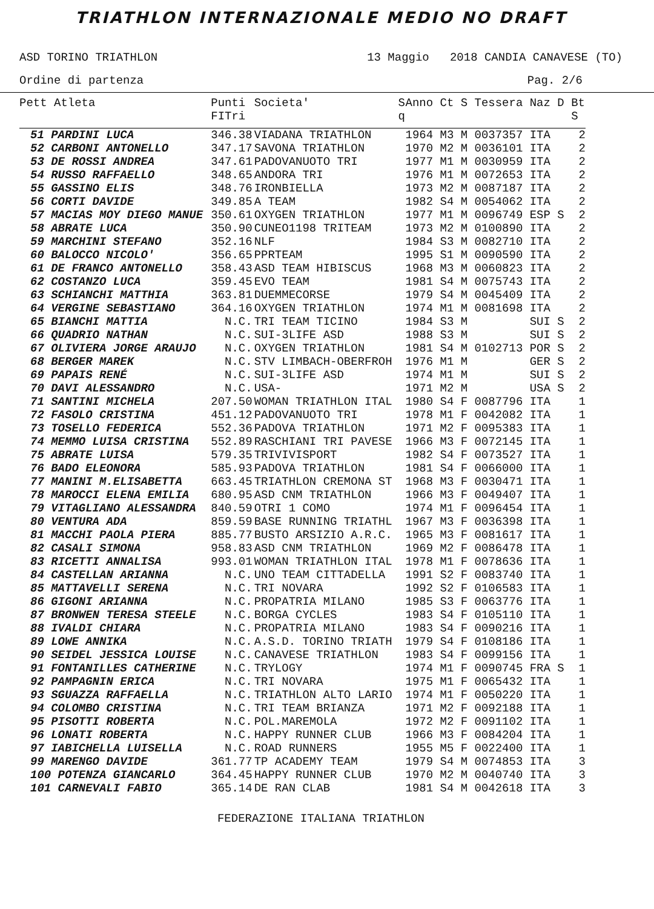TRIATHLON INTERNAZIONALE MEDIO NO DRAFT
ASD TORINO TRIATHLON 13 Maggio 2018 CANDIA CANAVESE (TO)
Ordine di partenza Pag. 2/6
| Pett Atleta | Punti FITri | Societa' | S q | Anno Ct S Tessera Naz D | Bt S |
| --- | --- | --- | --- | --- | --- |
| 51 PARDINI LUCA | 346.38 | VIADANA TRIATHLON | | 1964 M3 M 0037357 ITA | 2 |
| 52 CARBONI ANTONELLO | 347.17 | SAVONA TRIATHLON | | 1970 M2 M 0036101 ITA | 2 |
| 53 DE ROSSI ANDREA | 347.61 | PADOVANUOTO TRI | | 1977 M1 M 0030959 ITA | 2 |
| 54 RUSSO RAFFAELLO | 348.65 | ANDORA TRI | | 1976 M1 M 0072653 ITA | 2 |
| 55 GASSINO ELIS | 348.76 | IRONBIELLA | | 1973 M2 M 0087187 ITA | 2 |
| 56 CORTI DAVIDE | 349.85 | A TEAM | | 1982 S4 M 0054062 ITA | 2 |
| 57 MACIAS MOY DIEGO MANUE | 350.61 | OXYGEN TRIATHLON | | 1977 M1 M 0096749 ESP S | 2 |
| 58 ABRATE LUCA | 350.90 | CUNEO1198 TRITEAM | | 1973 M2 M 0100890 ITA | 2 |
| 59 MARCHINI STEFANO | 352.16 | NLF | | 1984 S3 M 0082710 ITA | 2 |
| 60 BALOCCO NICOLO' | 356.65 | PPRTEAM | | 1995 S1 M 0090590 ITA | 2 |
| 61 DE FRANCO ANTONELLO | 358.43 | ASD TEAM HIBISCUS | | 1968 M3 M 0060823 ITA | 2 |
| 62 COSTANZO LUCA | 359.45 | EVO TEAM | | 1981 S4 M 0075743 ITA | 2 |
| 63 SCHIANCHI MATTHIA | 363.81 | DUEMMECORSE | | 1979 S4 M 0045409 ITA | 2 |
| 64 VERGINE SEBASTIANO | 364.16 | OXYGEN TRIATHLON | | 1974 M1 M 0081698 ITA | 2 |
| 65 BIANCHI MATTIA | N.C. | TRI TEAM TICINO | | 1984 S3 M SUI S | 2 |
| 66 QUADRIO NATHAN | N.C. | SUI-3LIFE ASD | | 1988 S3 M SUI S | 2 |
| 67 OLIVIERA JORGE ARAUJO | N.C. | OXYGEN TRIATHLON | | 1981 S4 M 0102713 POR S | 2 |
| 68 BERGER MAREK | N.C. | STV LIMBACH-OBERFROH | | 1976 M1 M GER S | 2 |
| 69 PAPAIS RENÉ | N.C. | SUI-3LIFE ASD | | 1974 M1 M SUI S | 2 |
| 70 DAVI ALESSANDRO | N.C. | USA- | | 1971 M2 M USA S | 2 |
| 71 SANTINI MICHELA | 207.50 | WOMAN TRIATHLON ITAL | | 1980 S4 F 0087796 ITA | 1 |
| 72 FASOLO CRISTINA | 451.12 | PADOVANUOTO TRI | | 1978 M1 F 0042082 ITA | 1 |
| 73 TOSELLO FEDERICA | 552.36 | PADOVA TRIATHLON | | 1971 M2 F 0095383 ITA | 1 |
| 74 MEMMO LUISA CRISTINA | 552.89 | RASCHIANI TRI PAVESE | | 1966 M3 F 0072145 ITA | 1 |
| 75 ABRATE LUISA | 579.35 | TRIVIVISPORT | | 1982 S4 F 0073527 ITA | 1 |
| 76 BADO ELEONORA | 585.93 | PADOVA TRIATHLON | | 1981 S4 F 0066000 ITA | 1 |
| 77 MANINI M.ELISABETTA | 663.45 | TRIATHLON CREMONA ST | | 1968 M3 F 0030471 ITA | 1 |
| 78 MAROCCI ELENA EMILIA | 680.95 | ASD CNM TRIATHLON | | 1966 M3 F 0049407 ITA | 1 |
| 79 VITAGLIANO ALESSANDRA | 840.59 | OTRI 1 COMO | | 1974 M1 F 0096454 ITA | 1 |
| 80 VENTURA ADA | 859.59 | BASE RUNNING TRIATHL | | 1967 M3 F 0036398 ITA | 1 |
| 81 MACCHI PAOLA PIERA | 885.77 | BUSTO ARSIZIO A.R.C. | | 1965 M3 F 0081617 ITA | 1 |
| 82 CASALI SIMONA | 958.83 | ASD CNM TRIATHLON | | 1969 M2 F 0086478 ITA | 1 |
| 83 RICETTI ANNALISA | 993.01 | WOMAN TRIATHLON ITAL | | 1978 M1 F 0078636 ITA | 1 |
| 84 CASTELLAN ARIANNA | N.C. | UNO TEAM CITTADELLA | | 1991 S2 F 0083740 ITA | 1 |
| 85 MATTAVELLI SERENA | N.C. | TRI NOVARA | | 1992 S2 F 0106583 ITA | 1 |
| 86 GIGONI ARIANNA | N.C. | PROPATRIA MILANO | | 1985 S3 F 0063776 ITA | 1 |
| 87 BRONWEN TERESA STEELE | N.C. | BORGA CYCLES | | 1983 S4 F 0105110 ITA | 1 |
| 88 IVALDI CHIARA | N.C. | PROPATRIA MILANO | | 1983 S4 F 0090216 ITA | 1 |
| 89 LOWE ANNIKA | N.C. | A.S.D. TORINO TRIATH | | 1979 S4 F 0108186 ITA | 1 |
| 90 SEIDEL JESSICA LOUISE | N.C. | CANAVESE TRIATHLON | | 1983 S4 F 0099156 ITA | 1 |
| 91 FONTANILLES CATHERINE | N.C. | TRYLOGY | | 1974 M1 F 0090745 FRA S | 1 |
| 92 PAMPAGNIN ERICA | N.C. | TRI NOVARA | | 1975 M1 F 0065432 ITA | 1 |
| 93 SGUAZZA RAFFAELLA | N.C. | TRIATHLON ALTO LARIO | | 1974 M1 F 0050220 ITA | 1 |
| 94 COLOMBO CRISTINA | N.C. | TRI TEAM BRIANZA | | 1971 M2 F 0092188 ITA | 1 |
| 95 PISOTTI ROBERTA | N.C. | POL.MAREMOLA | | 1972 M2 F 0091102 ITA | 1 |
| 96 LONATI ROBERTA | N.C. | HAPPY RUNNER CLUB | | 1966 M3 F 0084204 ITA | 1 |
| 97 IABICHELLA LUISELLA | N.C. | ROAD RUNNERS | | 1955 M5 F 0022400 ITA | 1 |
| 99 MARENGO DAVIDE | 361.77 | TP ACADEMY TEAM | | 1979 S4 M 0074853 ITA | 3 |
| 100 POTENZA GIANCARLO | 364.45 | HAPPY RUNNER CLUB | | 1970 M2 M 0040740 ITA | 3 |
| 101 CARNEVALI FABIO | 365.14 | DE RAN CLAB | | 1981 S4 M 0042618 ITA | 3 |
FEDERAZIONE ITALIANA TRIATHLON